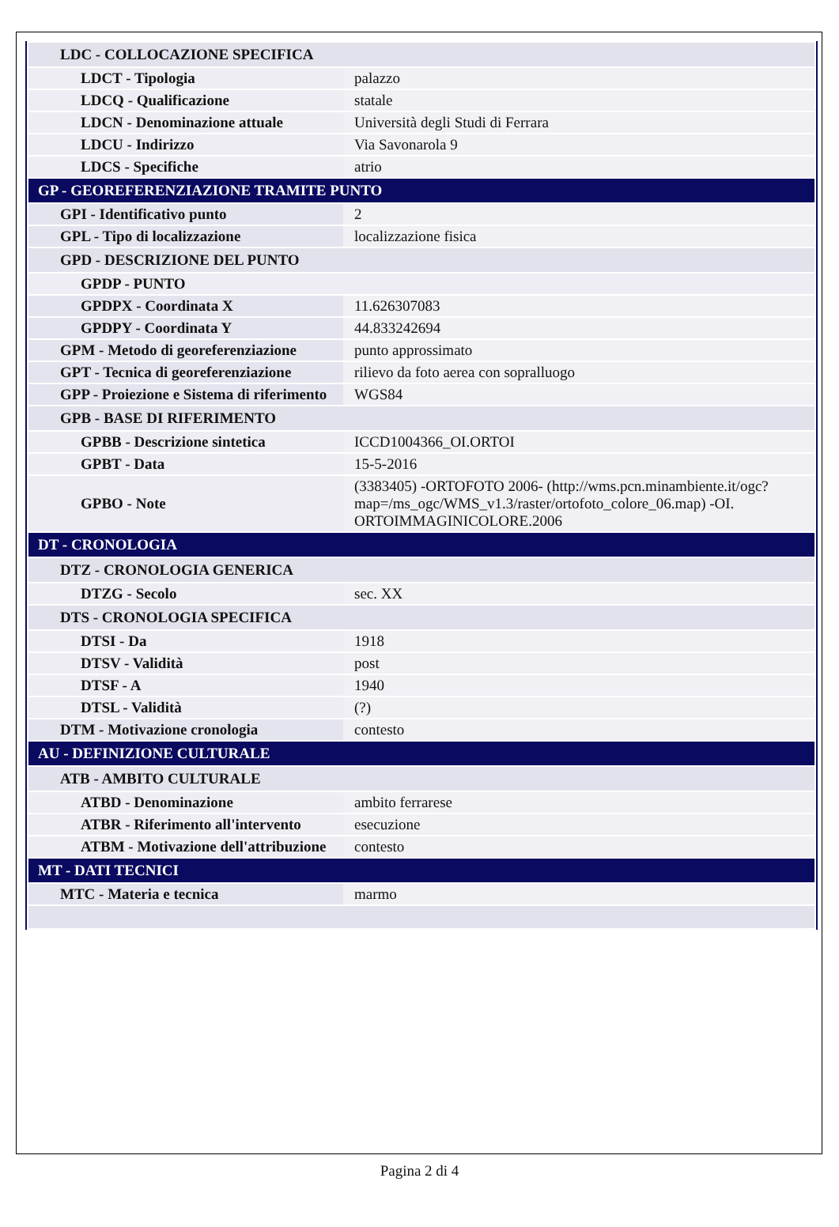| LDC - COLLOCAZIONE SPECIFICA | |
| LDCT - Tipologia | palazzo |
| LDCQ - Qualificazione | statale |
| LDCN - Denominazione attuale | Università degli Studi di Ferrara |
| LDCU - Indirizzo | Via Savonarola 9 |
| LDCS - Specifiche | atrio |
| GP - GEOREFERENZIAZIONE TRAMITE PUNTO | |
| GPI - Identificativo punto | 2 |
| GPL - Tipo di localizzazione | localizzazione fisica |
| GPD - DESCRIZIONE DEL PUNTO | |
| GPDP - PUNTO | |
| GPDPX - Coordinata X | 11.626307083 |
| GPDPY - Coordinata Y | 44.833242694 |
| GPM - Metodo di georeferenziazione | punto approssimato |
| GPT - Tecnica di georeferenziazione | rilievo da foto aerea con sopralluogo |
| GPP - Proiezione e Sistema di riferimento | WGS84 |
| GPB - BASE DI RIFERIMENTO | |
| GPBB - Descrizione sintetica | ICCD1004366_OI.ORTOI |
| GPBT - Data | 15-5-2016 |
| GPBO - Note | (3383405) -ORTOFOTO 2006- (http://wms.pcn.minambiente.it/ogc?map=/ms_ogc/WMS_v1.3/raster/ortofoto_colore_06.map) -OI. ORTOIMMAGINICOLORE.2006 |
| DT - CRONOLOGIA | |
| DTZ - CRONOLOGIA GENERICA | |
| DTZG - Secolo | sec. XX |
| DTS - CRONOLOGIA SPECIFICA | |
| DTSI - Da | 1918 |
| DTSV - Validità | post |
| DTSF - A | 1940 |
| DTSL - Validità | (?) |
| DTM - Motivazione cronologia | contesto |
| AU - DEFINIZIONE CULTURALE | |
| ATB - AMBITO CULTURALE | |
| ATBD - Denominazione | ambito ferrarese |
| ATBR - Riferimento all'intervento | esecuzione |
| ATBM - Motivazione dell'attribuzione | contesto |
| MT - DATI TECNICI | |
| MTC - Materia e tecnica | marmo |
Pagina 2 di 4